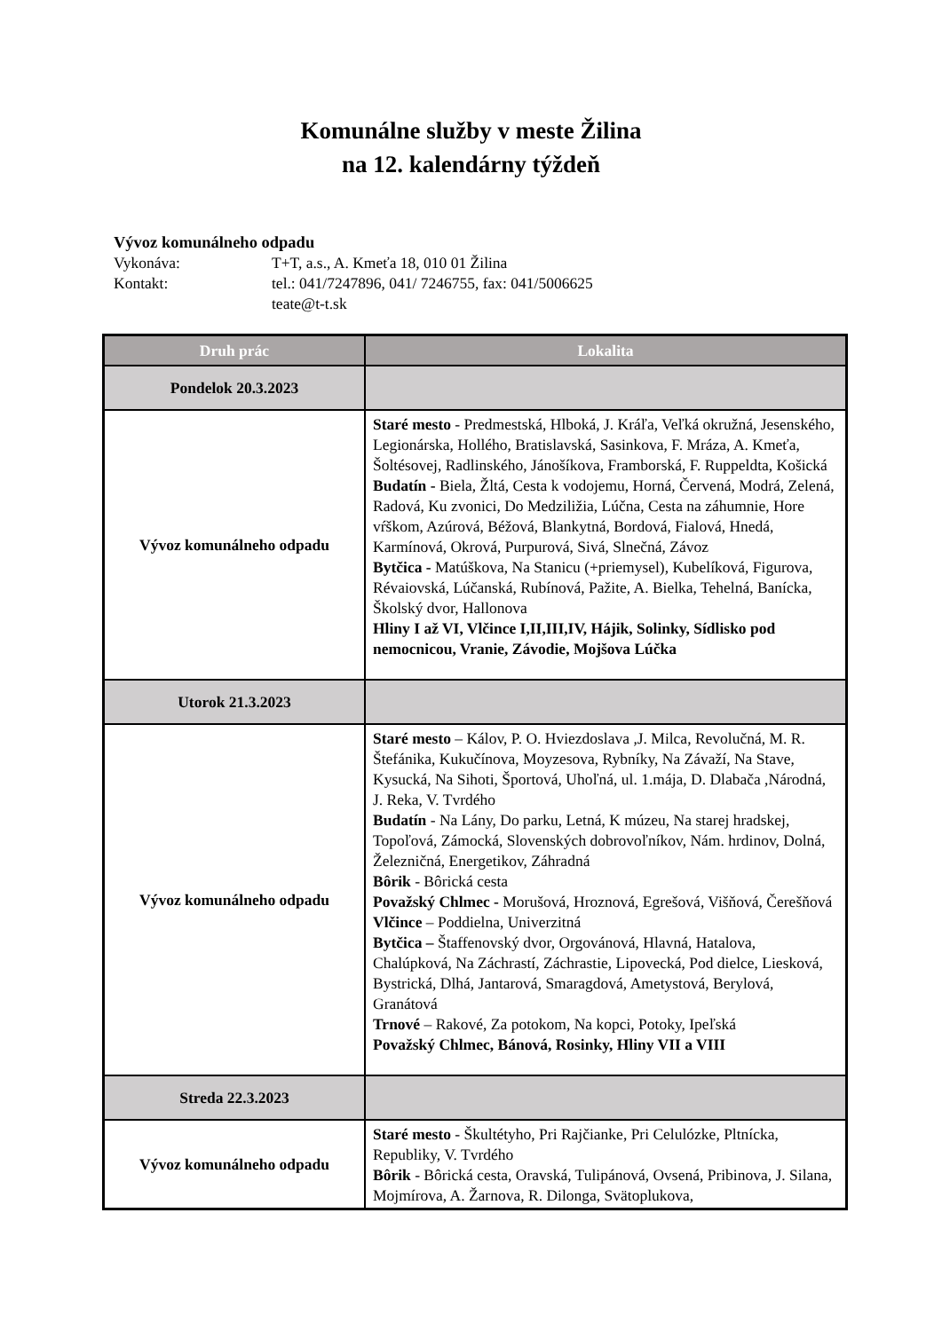Komunálne služby v meste Žilina
na 12. kalendárny týždeň
Vývoz komunálneho odpadu
Vykonáva: T+T, a.s., A. Kmeťa 18, 010 01 Žilina
Kontakt: tel.: 041/7247896, 041/ 7246755, fax: 041/5006625
teate@t-t.sk
| Druh prác | Lokalita |
| --- | --- |
| Pondelok 20.3.2023 | |
| Vývoz komunálneho odpadu | Staré mesto - Predmestská, Hlboká, J. Kráľa, Veľká okružná, Jesenského, Legionárska, Hollého, Bratislavská, Sasinkova, F. Mráza, A. Kmeťa, Šoltésovej, Radlinského, Jánošíkova, Framborská, F. Ruppeldta, Košická Budatín - Biela, Žltá, Cesta k vodojemu, Horná, Červená, Modrá, Zelená, Radová, Ku zvonici, Do Medziližia, Lúčna, Cesta na záhumnie, Hore vŕškom, Azúrová, Béžová, Blankytná, Bordová, Fialová, Hnedá, Karmínová, Okrová, Purpurová, Sivá, Slnečná, Závoz Bytčica - Matúškova, Na Stanicu (+priemysel), Kubelíková, Figurova, Révaiovská, Lúčanská, Rubínová, Pažite, A. Bielka, Tehelná, Banícka, Školský dvor, Hallonova Hliny I až VI, Vlčince I,II,III,IV, Hájik, Solinky, Sídlisko pod nemocnicou, Vranie, Závodie, Mojšova Lúčka |
| Utorok 21.3.2023 | |
| Vývoz komunálneho odpadu | Staré mesto – Kálov, P. O. Hviezdoslava ,J. Milca, Revolučná, M. R. Štefánika, Kukučínova, Moyzesova, Rybníky, Na Závaží, Na Stave, Kysucká, Na Sihoti, Športová, Uhoľná, ul. 1.mája, D. Dlabača ,Národná, J. Reka, V. Tvrdého Budatín - Na Lány, Do parku, Letná, K múzeu, Na starej hradskej, Topoľová, Zámocká, Slovenských dobrovoľníkov, Nám. hrdinov, Dolná, Železničná, Energetikov, Záhradná Bôrik - Bôrická cesta Považský Chlmec - Morušová, Hroznová, Egrešová, Višňová, Čerešňová Vlčince – Poddielna, Univerzitná Bytčica – Štaffenovský dvor, Orgovánová, Hlavná, Hatalova, Chalúpková, Na Záchrastí, Záchrastie, Lipovecká, Pod dielce, Liesková, Bystrická, Dlhá, Jantarová, Smaragdová, Ametystová, Berylová, Granátová Trnové – Rakové, Za potokom, Na kopci, Potoky, Ipeľská Považský Chlmec, Bánová, Rosinky, Hliny VII a VIII |
| Streda 22.3.2023 | |
| Vývoz komunálneho odpadu | Staré mesto - Škultétyho, Pri Rajčianke, Pri Celulózke, Pltnícka, Republiky, V. Tvrdého Bôrik - Bôrická cesta, Oravská, Tulipánová, Ovsená, Pribinova, J. Silana, Mojmírova, A. Žarnova, R. Dilonga, Svätoplukova, |